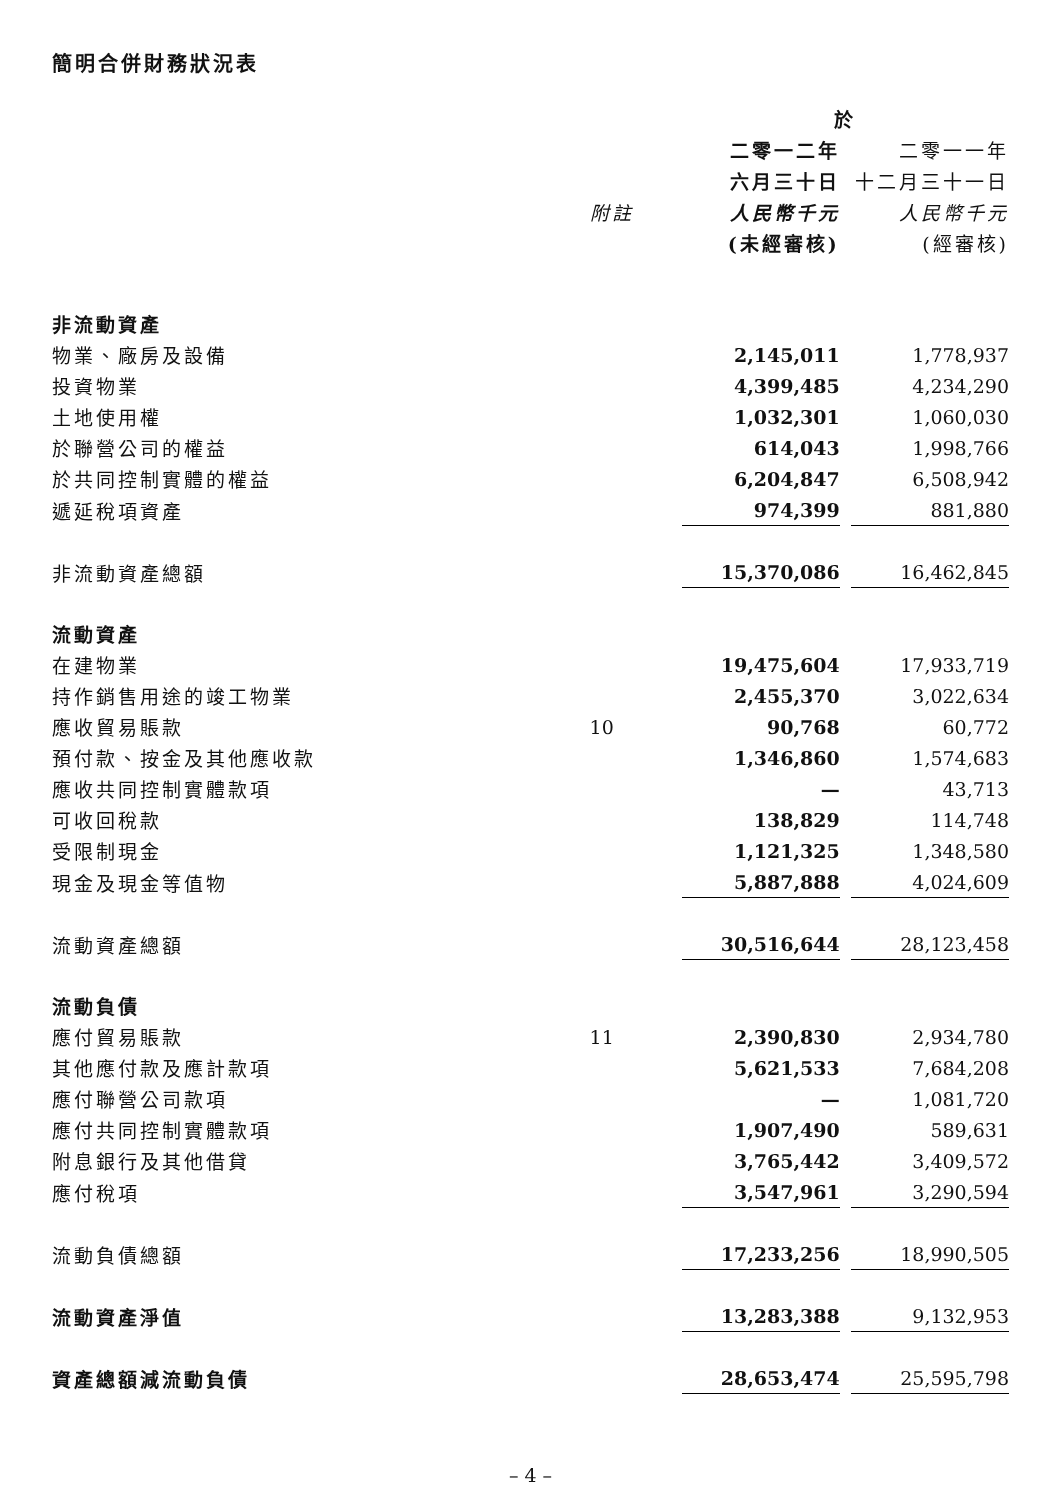簡明合併財務狀況表
| | | 於 | | |
| --- | --- | --- | --- | --- |
| | | 二零一二年 | | 二零一一年 |
| | | 六月三十日 | | 十二月三十一日 |
| | 附註 | 人民幣千元 | | 人民幣千元 |
| | | (未經審核) | | (經審核) |
| 非流動資產 | | | | |
| 物業、廠房及設備 | | 2,145,011 | | 1,778,937 |
| 投資物業 | | 4,399,485 | | 4,234,290 |
| 土地使用權 | | 1,032,301 | | 1,060,030 |
| 於聯營公司的權益 | | 614,043 | | 1,998,766 |
| 於共同控制實體的權益 | | 6,204,847 | | 6,508,942 |
| 遞延稅項資產 | | 974,399 | | 881,880 |
| 非流動資產總額 | | 15,370,086 | | 16,462,845 |
| 流動資產 | | | | |
| 在建物業 | | 19,475,604 | | 17,933,719 |
| 持作銷售用途的竣工物業 | | 2,455,370 | | 3,022,634 |
| 應收貿易賬款 | 10 | 90,768 | | 60,772 |
| 預付款、按金及其他應收款 | | 1,346,860 | | 1,574,683 |
| 應收共同控制實體款項 | | — | | 43,713 |
| 可收回稅款 | | 138,829 | | 114,748 |
| 受限制現金 | | 1,121,325 | | 1,348,580 |
| 現金及現金等值物 | | 5,887,888 | | 4,024,609 |
| 流動資產總額 | | 30,516,644 | | 28,123,458 |
| 流動負債 | | | | |
| 應付貿易賬款 | 11 | 2,390,830 | | 2,934,780 |
| 其他應付款及應計款項 | | 5,621,533 | | 7,684,208 |
| 應付聯營公司款項 | | — | | 1,081,720 |
| 應付共同控制實體款項 | | 1,907,490 | | 589,631 |
| 附息銀行及其他借貸 | | 3,765,442 | | 3,409,572 |
| 應付稅項 | | 3,547,961 | | 3,290,594 |
| 流動負債總額 | | 17,233,256 | | 18,990,505 |
| 流動資產淨值 | | 13,283,388 | | 9,132,953 |
| 資產總額減流動負債 | | 28,653,474 | | 25,595,798 |
– 4 –